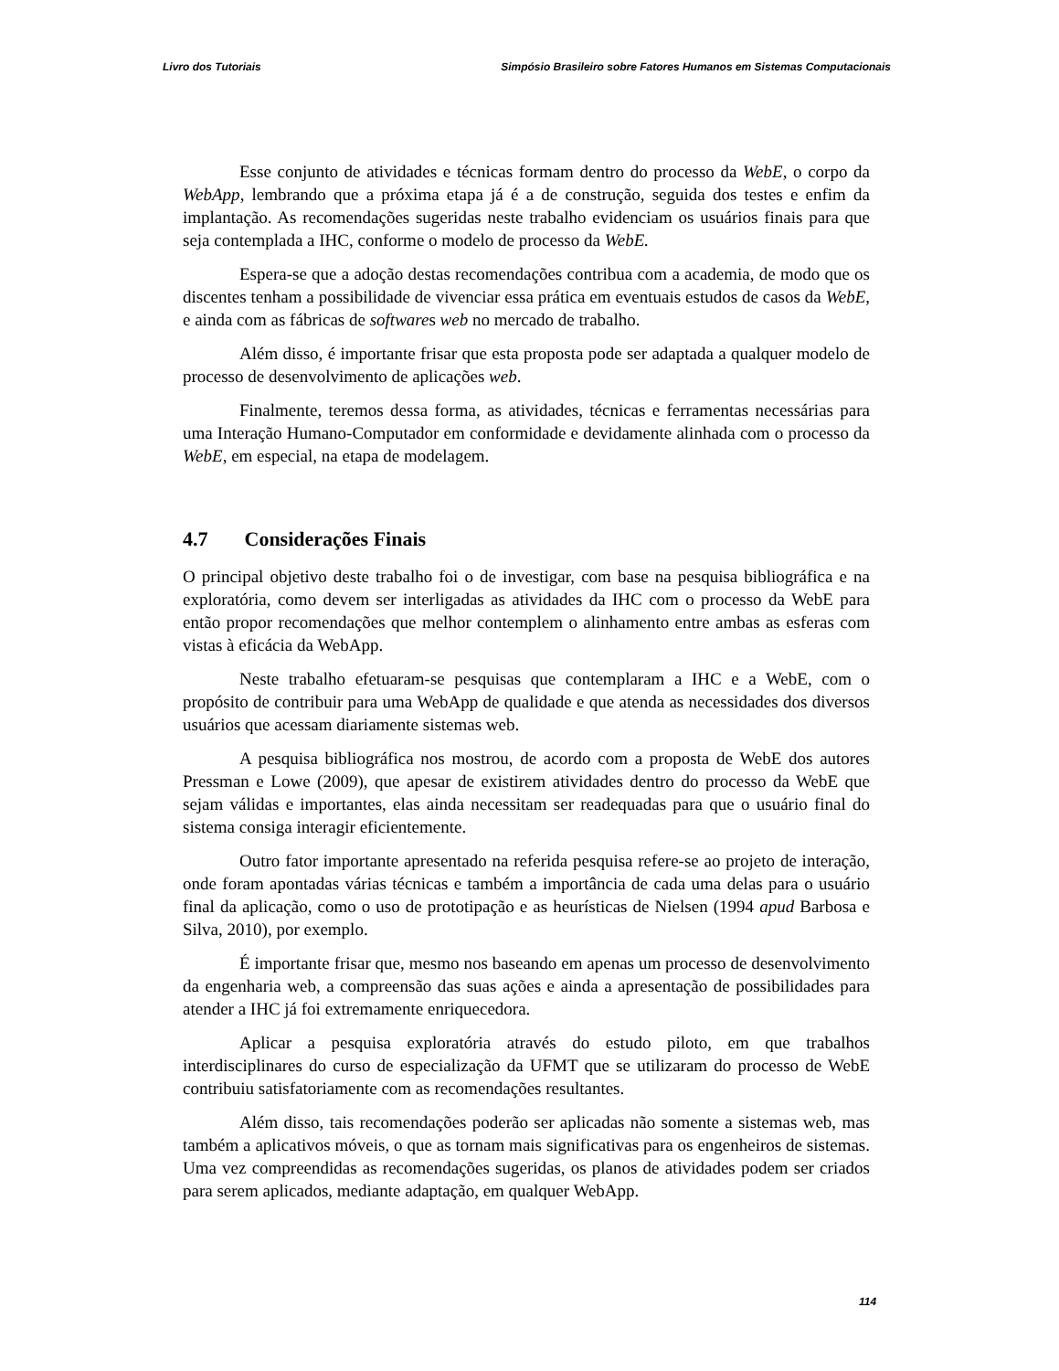Livro dos Tutoriais Simpósio Brasileiro sobre Fatores Humanos em Sistemas Computacionais
Esse conjunto de atividades e técnicas formam dentro do processo da WebE, o corpo da WebApp, lembrando que a próxima etapa já é a de construção, seguida dos testes e enfim da implantação. As recomendações sugeridas neste trabalho evidenciam os usuários finais para que seja contemplada a IHC, conforme o modelo de processo da WebE.
Espera-se que a adoção destas recomendações contribua com a academia, de modo que os discentes tenham a possibilidade de vivenciar essa prática em eventuais estudos de casos da WebE, e ainda com as fábricas de softwares web no mercado de trabalho.
Além disso, é importante frisar que esta proposta pode ser adaptada a qualquer modelo de processo de desenvolvimento de aplicações web.
Finalmente, teremos dessa forma, as atividades, técnicas e ferramentas necessárias para uma Interação Humano-Computador em conformidade e devidamente alinhada com o processo da WebE, em especial, na etapa de modelagem.
4.7 Considerações Finais
O principal objetivo deste trabalho foi o de investigar, com base na pesquisa bibliográfica e na exploratória, como devem ser interligadas as atividades da IHC com o processo da WebE para então propor recomendações que melhor contemplem o alinhamento entre ambas as esferas com vistas à eficácia da WebApp.
Neste trabalho efetuaram-se pesquisas que contemplaram a IHC e a WebE, com o propósito de contribuir para uma WebApp de qualidade e que atenda as necessidades dos diversos usuários que acessam diariamente sistemas web.
A pesquisa bibliográfica nos mostrou, de acordo com a proposta de WebE dos autores Pressman e Lowe (2009), que apesar de existirem atividades dentro do processo da WebE que sejam válidas e importantes, elas ainda necessitam ser readequadas para que o usuário final do sistema consiga interagir eficientemente.
Outro fator importante apresentado na referida pesquisa refere-se ao projeto de interação, onde foram apontadas várias técnicas e também a importância de cada uma delas para o usuário final da aplicação, como o uso de prototipação e as heurísticas de Nielsen (1994 apud Barbosa e Silva, 2010), por exemplo.
É importante frisar que, mesmo nos baseando em apenas um processo de desenvolvimento da engenharia web, a compreensão das suas ações e ainda a apresentação de possibilidades para atender a IHC já foi extremamente enriquecedora.
Aplicar a pesquisa exploratória através do estudo piloto, em que trabalhos interdisciplinares do curso de especialização da UFMT que se utilizaram do processo de WebE contribuiu satisfatoriamente com as recomendações resultantes.
Além disso, tais recomendações poderão ser aplicadas não somente a sistemas web, mas também a aplicativos móveis, o que as tornam mais significativas para os engenheiros de sistemas. Uma vez compreendidas as recomendações sugeridas, os planos de atividades podem ser criados para serem aplicados, mediante adaptação, em qualquer WebApp.
114